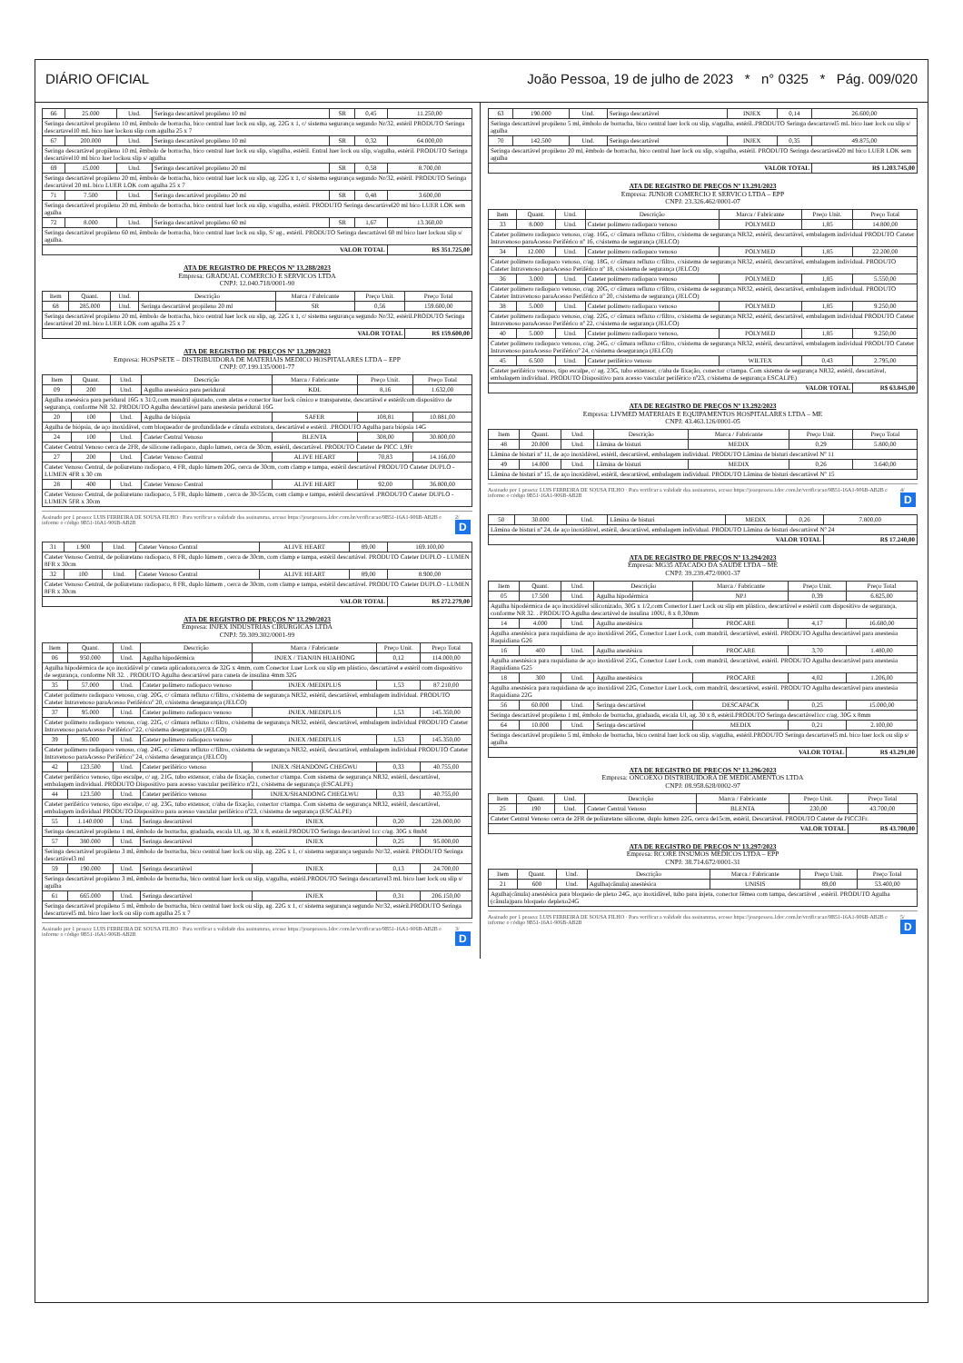DIÁRIO OFICIAL João Pessoa, 19 de julho de 2023 * n° 0325 * Pág. 009/020
| 66 | 25.000 | Und. | Seringa descartável propileno 10 ml | SR | 0,45 | 11.250,00 |
| Seringa descartável propileno 10 ml, êmbolo de borracha, bico central luer lock ou slip, ag. 22G x 1, c/ sistema segurança segundo Nr/32, estéril PRODUTO Seringa descartavel10 mL bico luer lockou slip com agulha 25 x 7 | | | | | | |
| 67 | 200.000 | Und. | Seringa descartável propileno 10 ml | SR | 0,32 | 64.000,00 |
| Seringa descartável propileno 10 ml, êmbolo de borracha, bico central luer lock ou slip, s/agulha, estéril. Entral luer lock ou slip, s/agulha, estéril. PRODUTO Seringa descartável10 ml bico luer lockou slip s/ agulha | | | | | | |
| 69 | 15.000 | Und. | Seringa descartável propileno 20 ml | SR | 0,58 | 8.700,00 |
| Seringa descartável propileno 20 ml, êmbolo de borracha, bico central luer lock ou slip, ag. 22G x 1, c/ sistema segurança segundo Nr/32, estéril. PRODUTO Seringa descartável 20 mL bico LUER LOK com agulha 25 x 7 | | | | | | |
| 71 | 7.500 | Und. | Seringa descartável propileno 20 ml | SR | 0,48 | 3.600,00 |
| Seringa descartável propileno 20 ml, êmbolo de borracha, bico central luer lock ou slip, s/agulha, estéril. PRODUTO Seringa descartável20 ml bico LUER LOK sem agulha | | | | | | |
| 72 | 8.000 | Und. | Seringa descartável propileno 60 ml | SR | 1,67 | 13.360,00 |
| Seringa descartável propileno 60 ml, êmbolo de borracha, bico central luer lock ou slip, S/ ag., estéril. PRODUTO Seringa descartável 60 ml bico luer lockou slip s/ agulha. | | | | | | |
| VALOR TOTAL | | | | | | R$ 351.725,00 |
ATA DE REGISTRO DE PREÇOS Nº 13.288/2023
Empresa: GRADUAL COMERCIO E SERVICOS LTDA
CNPJ: 12.040.718/0001-90
| Item | Quant. | Und. | Descrição | Marca / Fabricante | Preço Unit. | Preço Total |
| --- | --- | --- | --- | --- | --- | --- |
| 68 | 285.000 | Und. | Seringa descartável propileno 20 ml | SR | 0,56 | 159.600,00 |
| Seringa descartável propileno 20 ml, êmbolo de borracha, bico central luer lock ou slip, ag. 22G x 1, c/ sistema segurança segundo Nr/32, estéril.PRODUTO Seringa descartável 20 mL bico LUER LOK com agulha 25 x 7 | | | | | | |
| VALOR TOTAL | | | | | | R$ 159.600,00 |
ATA DE REGISTRO DE PREÇOS Nº 13.289/2023
Empresa: HOSPSETE – DISTRIBUIDORA DE MATERIAIS MEDICO HOSPITALARES LTDA – EPP
CNPJ: 07.199.135/0001-77
| Item | Quant. | Und. | Descrição | Marca / Fabricante | Preço Unit. | Preço Total |
| --- | --- | --- | --- | --- | --- | --- |
| 09 | 200 | Und. | Agulha anesésica para peridural | KDL | 8,16 | 1.632,00 |
| Agulha anesésica para peridural 16G x 31/2,com mandril ajustado, com aletas e conector luer lock cônico e transparente, descartável e estérilcom dispositivo de segurança, conforme NR 32. PRODUTO Agulha descartável para anestesia peridural 16G | | | | | | |
| 20 | 100 | Und. | Agulha de biópsia | SAFER | 108,81 | 10.881,00 |
| Agulha de biópsia, de aço inoxidável, com bloqueador de profundidade e cânula extratora, descartável e estéril. .PRODUTO Agulha para biópsia 14G | | | | | | |
| 24 | 100 | Und. | Cateter Central Venoso | BLENTA | 308,00 | 30.800,00 |
| Cateter Central Venoso cerca de 2FR, de silicone radiopaco, duplo lumen, cerca de 30cm, estéril, descartável. PRODUTO Cateter de PICC 1,9Fr | | | | | | |
| 27 | 200 | Und. | Cateter Venoso Central | ALIVE HEART | 70,83 | 14.166,00 |
| Cateter Venoso Central, de poliuretano radiopaco, 4 FR, duplo lúmem 20G, cerca de 30cm, com clamp e tampa, estéril descartável PRODUTO Cateter DUPLO - LUMEN 4FR x 30 cm | | | | | | |
| 28 | 400 | Und. | Cateter Venoso Central | ALIVE HEART | 92,00 | 36.800,00 |
| Cateter Venoso Central, de poliuretano radiopaco, 5 FR, duplo lúmem , cerca de 30-55cm, com clamp e tampa, estéril descartável .PRODUTO Cateter DUPLO - LUMEN 5FR x 30cm | | | | | | |
Assinado por 1 pessoa: LUIS FERREIRA DE SOUSA FILHO · Para verificar a validade das assinaturas, acesse https://joaopessoa.1doc.com.br/verificacao/9B51-16A1-906B-AB2B e informe o código 9B51-16A1-906B-AB2B 2/ D
| 31 | 1.900 | Und. | Cateter Venoso Central | ALIVE HEART | 89,00 | 169.100,00 |
| Cateter Venoso Central, de poliuretano radiopaco, 8 FR, duplo lúmem , cerca de 30cm, com clamp e tampa, estéril descartável. PRODUTO Cateter DUPLO - LUMEN 8FR x 30cm | | | | | | |
| 32 | 100 | Und. | Cateter Venoso Central | ALIVE HEART | 89,00 | 8.900,00 |
| Cateter Venoso Central, de poliuretano radiopaco, 8 FR, duplo lúmem , cerca de 30cm, com clamp e tampa, estéril descartável. PRODUTO Cateter DUPLO - LUMEN 8FR x 30cm | | | | | | |
| VALOR TOTAL | | | | | | R$ 272.279,00 |
ATA DE REGISTRO DE PREÇOS Nº 13.290/2023
Empresa: INJEX INDUSTRIAS CIRURGICAS LTDA
CNPJ: 59.309.302/0001-99
| Item | Quant. | Und. | Descrição | Marca / Fabricante | Preço Unit. | Preço Total |
| --- | --- | --- | --- | --- | --- | --- |
| 06 | 950.000 | Und. | Agulha hipodérmica | INJEX / TIANJIN HUAHONG | 0,12 | 114.000,00 |
| Agulha hipodérmica de aço inoxidável p/ caneta aplicadora,cerca de 32G x 4mm, com Conector Luer Lock ou slip em plástico, descartável e estéril com dispositivo de segurança, conforme NR 32. . PRODUTO Agulha descartável para caneta de insulina 4mm 32G | | | | | | |
| 35 | 57.000 | Und. | Cateter polímero radiopaco venoso | INJEX /MEDIPLUS | 1,53 | 87.210,00 |
| Cateter polímero radiopaco venoso, c/ag. 20G, c/ câmara refluxo c/filtro, c/sistema de segurança NR32, estéril, descartável, embalagem individual. PRODUTO Cateter Intravenoso paraAcesso Periféricoº 20, c/sistema desegurança (JELCO) | | | | | | |
| 37 | 95.000 | Und. | Cateter polímero radiopaco venoso | INJEX /MEDIPLUS | 1,53 | 145.350,00 |
| Cateter polímero radiopaco venoso, c/ag. 22G, c/ câmara refluxo c/filtro, c/sistema de segurança NR32, estéril, descartável, embalagem individual PRODUTO Cateter Intravenoso paraAcesso Periféricoº 22, c/sistema desegurança (JELCO) | | | | | | |
| 39 | 95.000 | Und. | Cateter polímero radiopaco venoso | INJEX /MEDIPLUS | 1,53 | 145.350,00 |
| Cateter polímero radiopaco venoso, c/ag. 24G, c/ câmara refluxo c/filtro, c/sistema de segurança NR32, estéril, descartável, embalagem individual PRODUTO Cateter Intravenoso paraAcesso Periféricoº 24, c/sistema desegurança (JELCO) | | | | | | |
| 42 | 123.500 | Und. | Cateter periférico venoso | INJEX /SHANDONG CHEGWU | 0,33 | 40.755,00 |
| Cateter periférico venoso, tipo escalpe, c/ ag. 21G, tubo extensor, c/aba de fixação, conector c/tampa. Com sistema de segurança NR32, estéril, descartável, embalagem individual. PRODUTO Dispositivo para acesso vascular periférico nº21, c/sistema de segurança (ESCALPE) | | | | | | |
| 44 | 123.500 | Und. | Cateter periférico venoso | INJEX/SHANDONG CHEGLWU | 0,33 | 40.755,00 |
| Cateter periférico venoso, tipo escalpe, c/ ag. 23G, tubo extensor, c/aba de fixação, conector c/tampa. Com sistema de segurança NR32, estéril, descartável, embalagem individual PRODUTO Dispositivo para acesso vascular periférico nº23, c/sistema de segurança (ESCALPE) | | | | | | |
| 55 | 1.140.000 | Und. | Seringa descartável | INJEX | 0,20 | 228.000,00 |
| Seringa descartável propileno 1 ml, êmbolo de borracha, graduada, escala UI, ag. 30 x 8, estéril.PRODUTO Seringa descartável 1cc c/ag. 30G x 8mM | | | | | | |
| 57 | 380.000 | Und. | Seringa descartável | INJEX | 0,25 | 95.000,00 |
| Seringa descartável propileno 3 ml, êmbolo de borracha, bico central luer lock ou slip, ag. 22G x 1, c/ sistema segurança segundo Nr/32, estéril. PRODUTO Seringa descartável3 ml | | | | | | |
| 59 | 190.000 | Und. | Seringa descartável | INJEX | 0,13 | 24.700,00 |
| Seringa descartável propileno 3 ml, êmbolo de borracha, bico central luer lock ou slip, s/agulha, estéril.PRODUTO Seringa descartavel3 mL bico luer lock ou slip s/ agulha | | | | | | |
| 61 | 665.000 | Und. | Seringa descartável | INJEX | 0,31 | 206.150,00 |
| Seringa descartável propileno 5 ml, êmbolo de borracha, bico central luer lock ou slip, ag. 22G x 1, c/ sistema segurança segundo Nr/32, estéril.PRODUTO Seringa descartavel5 mL bico luer lock ou slip com agulha 25 x 7 | | | | | | |
Assinado por 1 pessoa: LUIS FERREIRA DE SOUSA FILHO · Para verificar a validade das assinaturas, acesse https://joaopessoa.1doc.com.br/verificacao/9B51-16A1-906B-AB2B e informe o código 9B51-16A1-906B-AB2B 3/ D
| 63 | 190.000 | Und. | Seringa descartável | INJEX | 0,14 | 26.600,00 |
| Seringa descartável propileno 5 ml, êmbolo de borracha, bico central luer lock ou slip, s/agulha, estéril..PRODUTO Seringa descartavel5 mL bico luer lock ou slip s/ agulha | | | | | | |
| 70 | 142.500 | Und. | Seringa descartável | INJEX | 0,35 | 49.875,00 |
| Seringa descartável propileno 20 ml, êmbolo de borracha, bico central luer lock ou slip, s/agulha, estéril. PRODUTO Seringa descartável20 ml bico LUER LOK sem agulha | | | | | | |
| VALOR TOTAL | | | | | | R$ 1.203.745,00 |
ATA DE REGISTRO DE PREÇOS Nº 13.291/2023
Empresa: JUNIOR COMERCIO E SERVICO LTDA – EPP
CNPJ: 23.326.462/0001-07
| Item | Quant. | Und. | Descrição | Marca / Fabricante | Preço Unit. | Preço Total |
| --- | --- | --- | --- | --- | --- | --- |
| 33 | 8.000 | Und. | Cateter polímero radiopaco venoso | POLYMED | 1,85 | 14.800,00 |
| Cateter polímero radiopaco venoso, c/ag. 16G, c/ câmara refluxo c/filtro, c/sistema de segurança NR32, estéril, descartável, embalagem individual PRODUTO Cateter Intravenoso paraAcesso Periférico nº 16, c/sistema de segurança (JELCO) | | | | | | |
| 34 | 12.000 | Und. | Cateter polímero radiopaco venoso | POLYMED | 1,85 | 22.200,00 |
| Cateter polímero radiopaco venoso, c/ag. 18G, c/ câmara refluxo c/filtro, c/sistema de segurança NR32, estéril, descartável, embalagem individual. PRODUTO Cateter Intravenoso paraAcesso Periférico nº 18, c/sistema de segurança (JELCO) | | | | | | |
| 36 | 3.000 | Und. | Cateter polímero radiopaco venoso | POLYMED | 1,85 | 5.550,00 |
| Cateter polímero radiopaco venoso, c/ag. 20G, c/ câmara refluxo c/filtro, c/sistema de segurança NR32, estéril, descartável, embalagem individual. PRODUTO Cateter Intravenoso paraAcesso Periférico nº 20, c/sistema de segurança (JELCO) | | | | | | |
| 38 | 5.000 | Und. | Cateter polímero radiopaco venoso | POLYMED | 1,85 | 9.250,00 |
| Cateter polímero radiopaco venoso, c/ag. 22G, c/ câmara refluxo c/filtro, c/sistema de segurança NR32, estéril, descartável, embalagem individual PRODUTO Cateter Intravenoso paraAcesso Periférico nº 22, c/sistema de segurança (JELCO) | | | | | | |
| 40 | 5.000 | Und. | Cateter polímero radiopaco venoso, | POLYMED | 1,85 | 9.250,00 |
| Cateter polímero radiopaco venoso, c/ag. 24G, c/ câmara refluxo c/filtro, c/sistema de segurança NR32, estéril, descartável, embalagem individual PRODUTO Cateter Intravenoso paraAcesso Periféricoº 24, c/sistema desegurança (JELCO) | | | | | | |
| 45 | 6.500 | Und. | Cateter periférico venoso | WILTEX | 0,43 | 2.795,00 |
| Cateter periférico venoso, tipo escalpe, c/ ag. 23G, tubo extensor, c/aba de fixação, conector c/tampa. Com sistema de segurança NR32, estéril, descartável, embalagem individual. PRODUTO Dispositivo para acesso vascular periférico nº23, c/sistema de segurança ESCALPE) | | | | | | |
| VALOR TOTAL | | | | | | R$ 63.845,00 |
ATA DE REGISTRO DE PREÇOS Nº 13.292/2023
Empresa: LIVMED MATERIAIS E EQUIPAMENTOS HOSPITALARES LTDA – ME
CNPJ: 43.463.126/0001-05
| Item | Quant. | Und. | Descrição | Marca / Fabricante | Preço Unit. | Preço Total |
| --- | --- | --- | --- | --- | --- | --- |
| 48 | 20.000 | Und. | Lâmina de bisturi | MEDIX | 0,29 | 5.800,00 |
| Lâmina de bisturi nº 11, de aço inoxidável, estéril, descartável, embalagem individual. PRODUTO Lâmina de bisturi descartável Nº 11 | | | | | | |
| 49 | 14.000 | Und. | Lâmina de bisturi | MEDIX | 0,26 | 3.640,00 |
| Lâmina de bisturi nº 15, de aço inoxidável, estéril, descartável, embalagem individual. PRODUTO Lâmina de bisturi descartável Nº 15 | | | | | | |
Assinado por 1 pessoa: LUIS FERREIRA DE SOUSA FILHO · Para verificar a validade das assinaturas, acesse https://joaopessoa.1doc.com.br/verificacao/9B51-16A1-906B-AB2B e informe o código 9B51-16A1-906B-AB2B 4/ D
| 50 | 30.000 | Und. | Lâmina de bisturi | MEDIX | 0,26 | 7.800,00 |
| Lâmina de bisturi nº 24, de aço inoxidável, estéril, descartável, embalagem individual. PRODUTO Lâmina de bisturi descartável Nº 24 | | | | | | |
| VALOR TOTAL | | | | | | R$ 17.240,00 |
ATA DE REGISTRO DE PREÇOS Nº 13.294/2023
Empresa: MG35 ATACADO DA SAUDE LTDA – ME
CNPJ: 39.239.472/0001-37
| Item | Quant. | Und. | Descrição | Marca / Fabricante | Preço Unit. | Preço Total |
| --- | --- | --- | --- | --- | --- | --- |
| 05 | 17.500 | Und. | Agulha hipodérmica | NPJ | 0,39 | 6.825,00 |
| Agulha hipodérmica de aço inoxidável siliconizado, 30G x 1/2,com Conector Luer Lock ou slip em plástico, descartável e estéril com dispositivo de segurança, conforme NR 32. . PRODUTO Agulha descartável de insulina 100U, 8 x 0,30mm | | | | | | |
| 14 | 4.000 | Und. | Agulha anestésica | PROCARE | 4,17 | 16.680,00 |
| Agulha anestésica para raquidiana de aço inoxidável 26G, Conector Luer Lock, com mandril, descartável, estéril. PRODUTO Agulha descartável para anestesia Raquidiana G26 | | | | | | |
| 16 | 400 | Und. | Agulha anestésica | PROCARE | 3,70 | 1.480,00 |
| Agulha anestésica para raquidiana de aço inoxidável 25G, Conector Luer Lock, com mandril, descartável, estéril. PRODUTO Agulha descartável para anestesia Raquidiana G25 | | | | | | |
| 18 | 300 | Und. | Agulha anestésica | PROCARE | 4,02 | 1.206,00 |
| Agulha anestésica para raquidiana de aço inoxidável 22G, Conector Luer Lock, com mandril, descartável, estéril. PRODUTO Agulha descartável para anestesia Raquidiana 22G | | | | | | |
| 56 | 60.000 | Und. | Seringa descartável | DESCAPACK | 0,25 | 15.000,00 |
| Seringa descartável propileno 1 ml, êmbolo de borracha, graduada, escala UI, ag. 30 x 8, estéril.PRODUTO Seringa descartável1cc c/ag. 30G x 8mm | | | | | | |
| 64 | 10.000 | Und. | Seringa descartável | MEDIX | 0,21 | 2.100,00 |
| Seringa descartável propileno 5 ml, êmbolo de borracha, bico central luer lock ou slip, s/agulha, estéril.PRODUTO Seringa descartavel5 mL bico luer lock ou slip s/ agulha | | | | | | |
| VALOR TOTAL | | | | | | R$ 43.291,00 |
ATA DE REGISTRO DE PREÇOS Nº 13.296/2023
Empresa: ONCOEXO DISTRIBUIDORA DE MEDICAMENTOS LTDA
CNPJ: 08.958.628/0002-97
| Item | Quant. | Und. | Descrição | Marca / Fabricante | Preço Unit. | Preço Total |
| --- | --- | --- | --- | --- | --- | --- |
| 25 | 190 | Und. | Cateter Central Venoso | BLENTA | 230,00 | 43.700,00 |
| Cateter Central Venoso cerca de 2FR de poliuretano silicone, duplo lumen 22G, cerca de15cm, estéril, Descartável. PRODUTO Cateter de PICC3Fr. | | | | | | |
| VALOR TOTAL | | | | | | R$ 43.700,00 |
ATA DE REGISTRO DE PREÇOS Nº 13.297/2023
Empresa: RCORE INSUMOS MEDICOS LTDA – EPP
CNPJ: 38.714.672/0001-31
| Item | Quant. | Und. | Descrição | Marca / Fabricante | Preço Unit. | Preço Total |
| --- | --- | --- | --- | --- | --- | --- |
| 21 | 600 | Und. | Agulha(cânula) anestésica | UNISIS | 89,00 | 53.400,00 |
| Agulha(cânula) anestésica para bloqueio de plexo 24G, aço inoxidável, tubo para injeta, conector fêmea com tampa, descartável , estéril. PRODUTO Agulha (cânula)para bloqueio deplexo24G | | | | | | |
Assinado por 1 pessoa: LUIS FERREIRA DE SOUSA FILHO · Para verificar a validade das assinaturas, acesse https://joaopessoa.1doc.com.br/verificacao/9B51-16A1-906B-AB2B e informe o código 9B51-16A1-906B-AB2B 5/ D